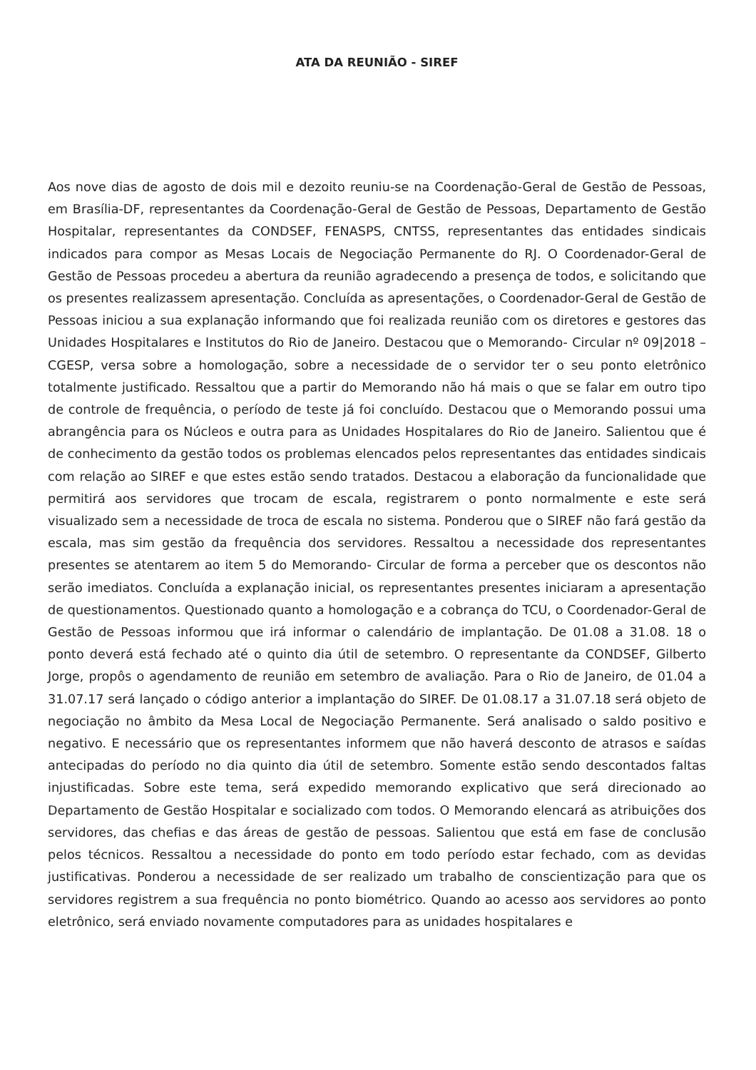ATA DA REUNIÃO - SIREF
Aos nove dias de agosto de dois mil e dezoito reuniu-se na Coordenação-Geral de Gestão de Pessoas, em Brasília-DF, representantes da Coordenação-Geral de Gestão de Pessoas, Departamento de Gestão Hospitalar, representantes da CONDSEF, FENASPS, CNTSS, representantes das entidades sindicais indicados para compor as Mesas Locais de Negociação Permanente do RJ. O Coordenador-Geral de Gestão de Pessoas procedeu a abertura da reunião agradecendo a presença de todos, e solicitando que os presentes realizassem apresentação. Concluída as apresentações, o Coordenador-Geral de Gestão de Pessoas iniciou a sua explanação informando que foi realizada reunião com os diretores e gestores das Unidades Hospitalares e Institutos do Rio de Janeiro. Destacou que o Memorando- Circular nº 09|2018 – CGESP, versa sobre a homologação, sobre a necessidade de o servidor ter o seu ponto eletrônico totalmente justificado. Ressaltou que a partir do Memorando não há mais o que se falar em outro tipo de controle de frequência, o período de teste já foi concluído. Destacou que o Memorando possui uma abrangência para os Núcleos e outra para as Unidades Hospitalares do Rio de Janeiro. Salientou que é de conhecimento da gestão todos os problemas elencados pelos representantes das entidades sindicais com relação ao SIREF e que estes estão sendo tratados. Destacou a elaboração da funcionalidade que permitirá aos servidores que trocam de escala, registrarem o ponto normalmente e este será visualizado sem a necessidade de troca de escala no sistema. Ponderou que o SIREF não fará gestão da escala, mas sim gestão da frequência dos servidores. Ressaltou a necessidade dos representantes presentes se atentarem ao item 5 do Memorando- Circular de forma a perceber que os descontos não serão imediatos. Concluída a explanação inicial, os representantes presentes iniciaram a apresentação de questionamentos. Questionado quanto a homologação e a cobrança do TCU, o Coordenador-Geral de Gestão de Pessoas informou que irá informar o calendário de implantação. De 01.08 a 31.08. 18 o ponto deverá está fechado até o quinto dia útil de setembro. O representante da CONDSEF, Gilberto Jorge, propôs o agendamento de reunião em setembro de avaliação. Para o Rio de Janeiro, de 01.04 a 31.07.17 será lançado o código anterior a implantação do SIREF. De 01.08.17 a 31.07.18 será objeto de negociação no âmbito da Mesa Local de Negociação Permanente. Será analisado o saldo positivo e negativo. E necessário que os representantes informem que não haverá desconto de atrasos e saídas antecipadas do período no dia quinto dia útil de setembro. Somente estão sendo descontados faltas injustificadas. Sobre este tema, será expedido memorando explicativo que será direcionado ao Departamento de Gestão Hospitalar e socializado com todos. O Memorando elencará as atribuições dos servidores, das chefias e das áreas de gestão de pessoas. Salientou que está em fase de conclusão pelos técnicos. Ressaltou a necessidade do ponto em todo período estar fechado, com as devidas justificativas. Ponderou a necessidade de ser realizado um trabalho de conscientização para que os servidores registrem a sua frequência no ponto biométrico. Quando ao acesso aos servidores ao ponto eletrônico, será enviado novamente computadores para as unidades hospitalares e